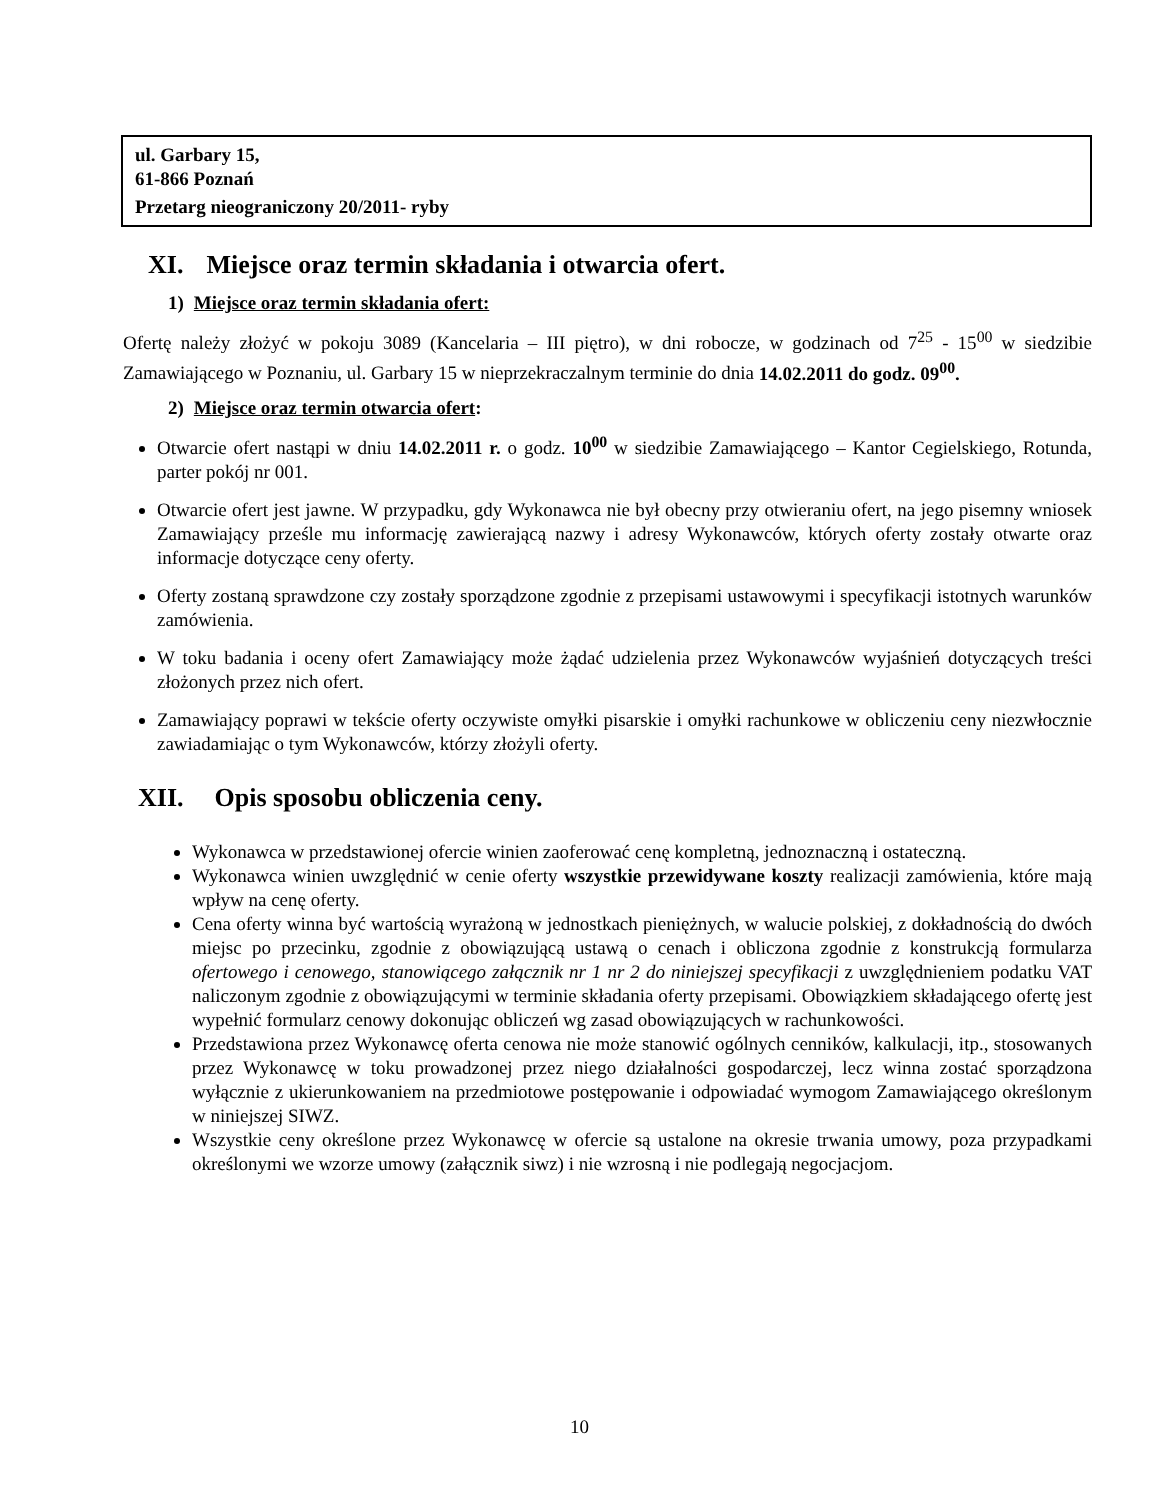ul. Garbary 15,
61-866 Poznań
Przetarg nieograniczony 20/2011- ryby
XI. Miejsce oraz termin składania i otwarcia ofert.
1) Miejsce oraz termin składania ofert:
Ofertę należy złożyć w pokoju 3089 (Kancelaria – III piętro), w dni robocze, w godzinach od 7<sup>25</sup> - 15<sup>00</sup> w siedzibie Zamawiającego w Poznaniu, ul. Garbary 15 w nieprzekraczalnym terminie do dnia 14.02.2011 do godz. 09<sup>00</sup>.
2) Miejsce oraz termin otwarcia ofert:
Otwarcie ofert nastąpi w dniu 14.02.2011 r. o godz. 10<sup>00</sup> w siedzibie Zamawiającego – Kantor Cegielskiego, Rotunda, parter pokój nr 001.
Otwarcie ofert jest jawne. W przypadku, gdy Wykonawca nie był obecny przy otwieraniu ofert, na jego pisemny wniosek Zamawiający prześle mu informację zawierającą nazwy i adresy Wykonawców, których oferty zostały otwarte oraz informacje dotyczące ceny oferty.
Oferty zostaną sprawdzone czy zostały sporządzone zgodnie z przepisami ustawowymi i specyfikacji istotnych warunków zamówienia.
W toku badania i oceny ofert Zamawiający może żądać udzielenia przez Wykonawców wyjaśnień dotyczących treści złożonych przez nich ofert.
Zamawiający poprawi w tekście oferty oczywiste omyłki pisarskie i omyłki rachunkowe w obliczeniu ceny niezwłocznie zawiadamiając o tym Wykonawców, którzy złożyli oferty.
XII. Opis sposobu obliczenia ceny.
Wykonawca w przedstawionej ofercie winien zaoferować cenę kompletną, jednoznaczną i ostateczną.
Wykonawca winien uwzględnić w cenie oferty wszystkie przewidywane koszty realizacji zamówienia, które mają wpływ na cenę oferty.
Cena oferty winna być wartością wyrażoną w jednostkach pieniężnych, w walucie polskiej, z dokładnością do dwóch miejsc po przecinku, zgodnie z obowiązującą ustawą o cenach i obliczona zgodnie z konstrukcją formularza ofertowego i cenowego, stanowiącego załącznik nr 1 nr 2 do niniejszej specyfikacji z uwzględnieniem podatku VAT naliczonym zgodnie z obowiązującymi w terminie składania oferty przepisami. Obowiązkiem składającego ofertę jest wypełnić formularz cenowy dokonując obliczeń wg zasad obowiązujących w rachunkowości.
Przedstawiona przez Wykonawcę oferta cenowa nie może stanowić ogólnych cenników, kalkulacji, itp., stosowanych przez Wykonawcę w toku prowadzonej przez niego działalności gospodarczej, lecz winna zostać sporządzona wyłącznie z ukierunkowaniem na przedmiotowe postępowanie i odpowiadać wymogom Zamawiającego określonym w niniejszej SIWZ.
Wszystkie ceny określone przez Wykonawcę w ofercie są ustalone na okresie trwania umowy, poza przypadkami określonymi we wzorze umowy (załącznik siwz) i nie wzrosną i nie podlegają negocjacjom.
10